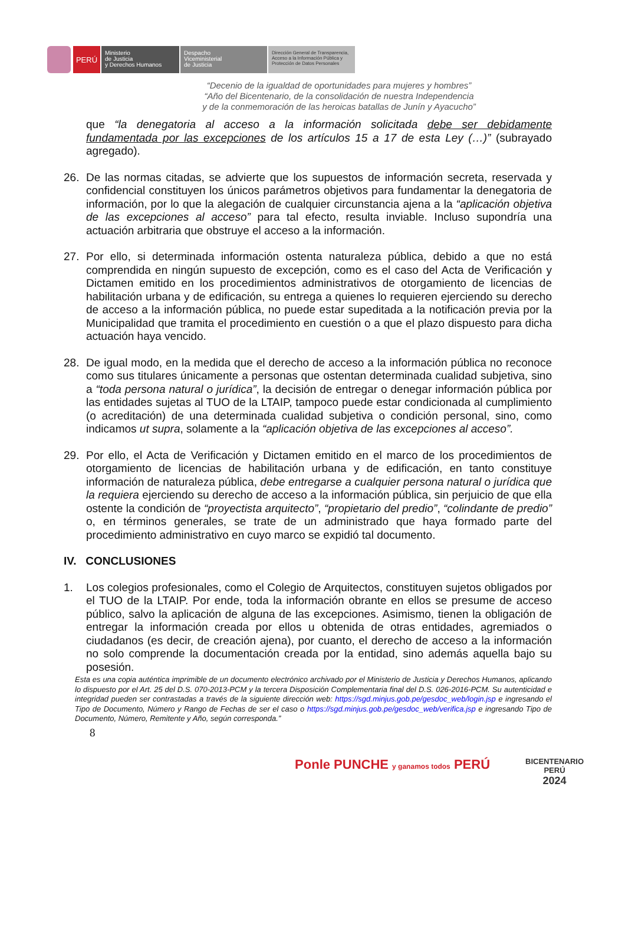PERÚ
Ministerio
de Justicia
y Derechos Humanos
Despacho
Viceministerial
de Justicia
Dirección General de Transparencia, Acceso a la Información Pública y Protección de Datos Personales
“Decenio de la igualdad de oportunidades para mujeres y hombres”
“Año del Bicentenario, de la consolidación de nuestra Independencia
y de la conmemoración de las heroicas batallas de Junín y Ayacucho”
que “la denegatoria al acceso a la información solicitada debe ser debidamente fundamentada por las excepciones de los artículos 15 a 17 de esta Ley (…)” (subrayado agregado).
26. De las normas citadas, se advierte que los supuestos de información secreta, reservada y confidencial constituyen los únicos parámetros objetivos para fundamentar la denegatoria de información, por lo que la alegación de cualquier circunstancia ajena a la “aplicación objetiva de las excepciones al acceso” para tal efecto, resulta inviable. Incluso supondría una actuación arbitraria que obstruye el acceso a la información.
27. Por ello, si determinada información ostenta naturaleza pública, debido a que no está comprendida en ningún supuesto de excepción, como es el caso del Acta de Verificación y Dictamen emitido en los procedimientos administrativos de otorgamiento de licencias de habilitación urbana y de edificación, su entrega a quienes lo requieren ejerciendo su derecho de acceso a la información pública, no puede estar supeditada a la notificación previa por la Municipalidad que tramita el procedimiento en cuestión o a que el plazo dispuesto para dicha actuación haya vencido.
28. De igual modo, en la medida que el derecho de acceso a la información pública no reconoce como sus titulares únicamente a personas que ostentan determinada cualidad subjetiva, sino a “toda persona natural o jurídica”, la decisión de entregar o denegar información pública por las entidades sujetas al TUO de la LTAIP, tampoco puede estar condicionada al cumplimiento (o acreditación) de una determinada cualidad subjetiva o condición personal, sino, como indicamos ut supra, solamente a la “aplicación objetiva de las excepciones al acceso”.
29. Por ello, el Acta de Verificación y Dictamen emitido en el marco de los procedimientos de otorgamiento de licencias de habilitación urbana y de edificación, en tanto constituye información de naturaleza pública, debe entregarse a cualquier persona natural o jurídica que la requiera ejerciendo su derecho de acceso a la información pública, sin perjuicio de que ella ostente la condición de “proyectista arquitecto”, “propietario del predio”, “colindante de predio” o, en términos generales, se trate de un administrado que haya formado parte del procedimiento administrativo en cuyo marco se expidió tal documento.
IV. CONCLUSIONES
1. Los colegios profesionales, como el Colegio de Arquitectos, constituyen sujetos obligados por el TUO de la LTAIP. Por ende, toda la información obrante en ellos se presume de acceso público, salvo la aplicación de alguna de las excepciones. Asimismo, tienen la obligación de entregar la información creada por ellos u obtenida de otras entidades, agremiados o ciudadanos (es decir, de creación ajena), por cuanto, el derecho de acceso a la información no solo comprende la documentación creada por la entidad, sino además aquella bajo su posesión.
Esta es una copia auténtica imprimible de un documento electrónico archivado por el Ministerio de Justicia y Derechos Humanos, aplicando lo dispuesto por el Art. 25 del D.S. 070-2013-PCM y la tercera Disposición Complementaria final del D.S. 026-2016-PCM. Su autenticidad e integridad pueden ser contrastadas a través de la siguiente dirección web: https://sgd.minjus.gob.pe/gesdoc_web/login.jsp e ingresando el Tipo de Documento, Número y Rango de Fechas de ser el caso o https://sgd.minjus.gob.pe/gesdoc_web/verifica.jsp e ingresando Tipo de Documento, Número, Remitente y Año, según corresponda.”
8
Ponle PUNCHE y ganamos todos PERÚ
BICENTENARIO
PERÚ
2024